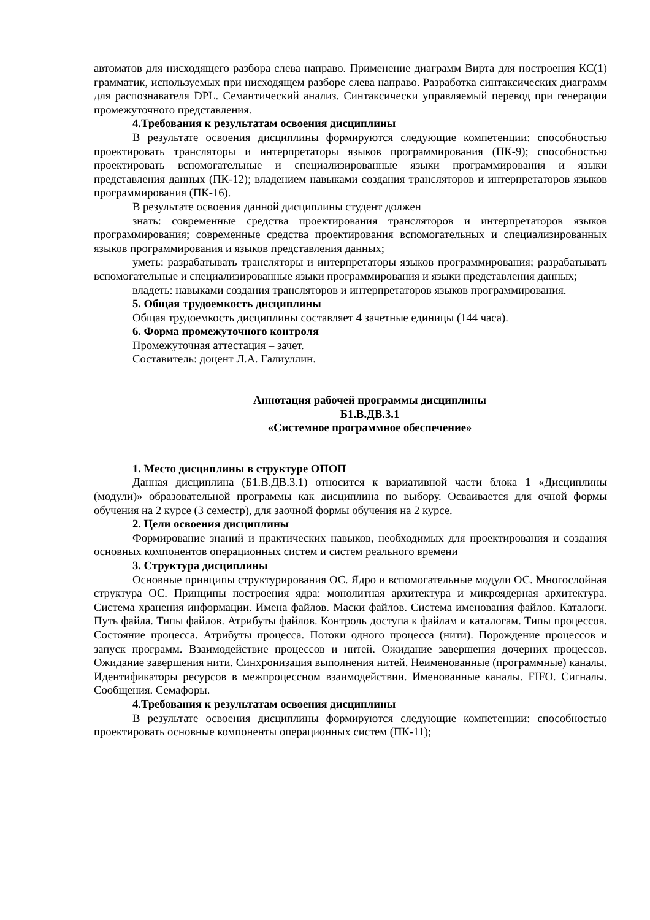автоматов для нисходящего разбора слева направо. Применение диаграмм Вирта для построения КС(1) грамматик, используемых при нисходящем разборе слева направо. Разработка синтаксических диаграмм для распознавателя DPL. Семантический анализ. Синтаксически управляемый перевод при генерации промежуточного представления.
4.Требования к результатам освоения дисциплины
В результате освоения дисциплины формируются следующие компетенции: способностью проектировать трансляторы и интерпретаторы языков программирования (ПК-9); способностью проектировать вспомогательные и специализированные языки программирования и языки представления данных (ПК-12); владением навыками создания трансляторов и интерпретаторов языков программирования (ПК-16).
В результате освоения данной дисциплины студент должен
знать: современные средства проектирования трансляторов и интерпретаторов языков программирования; современные средства проектирования вспомогательных и специализированных языков программирования и языков представления данных;
уметь: разрабатывать трансляторы и интерпретаторы языков программирования; разрабатывать вспомогательные и специализированные языки программирования и языки представления данных;
владеть: навыками создания трансляторов и интерпретаторов языков программирования.
5. Общая трудоемкость дисциплины
Общая трудоемкость дисциплины составляет 4 зачетные единицы (144 часа).
6. Форма промежуточного контроля
Промежуточная аттестация – зачет.
Составитель: доцент Л.А. Галиуллин.
Аннотация рабочей программы дисциплины
Б1.В.ДВ.3.1
«Системное программное обеспечение»
1. Место дисциплины в структуре ОПОП
Данная дисциплина (Б1.В.ДВ.3.1) относится к вариативной части блока 1 «Дисциплины (модули)» образовательной программы как дисциплина по выбору. Осваивается для очной формы обучения на 2 курсе (3 семестр), для заочной формы обучения на 2 курсе.
2. Цели освоения дисциплины
Формирование знаний и практических навыков, необходимых для проектирования и создания основных компонентов операционных систем и систем реального времени
3. Структура дисциплины
Основные принципы структурирования ОС. Ядро и вспомогательные модули ОС. Многослойная структура ОС. Принципы построения ядра: монолитная архитектура и микроядерная архитектура. Система хранения информации. Имена файлов. Маски файлов. Система именования файлов. Каталоги. Путь файла. Типы файлов. Атрибуты файлов. Контроль доступа к файлам и каталогам. Типы процессов. Состояние процесса. Атрибуты процесса. Потоки одного процесса (нити). Порождение процессов и запуск программ. Взаимодействие процессов и нитей. Ожидание завершения дочерних процессов. Ожидание завершения нити. Синхронизация выполнения нитей. Неименованные (программные) каналы. Идентификаторы ресурсов в межпроцессном взаимодействии. Именованные каналы. FIFO. Сигналы. Сообщения. Семафоры.
4.Требования к результатам освоения дисциплины
В результате освоения дисциплины формируются следующие компетенции: способностью проектировать основные компоненты операционных систем (ПК-11);